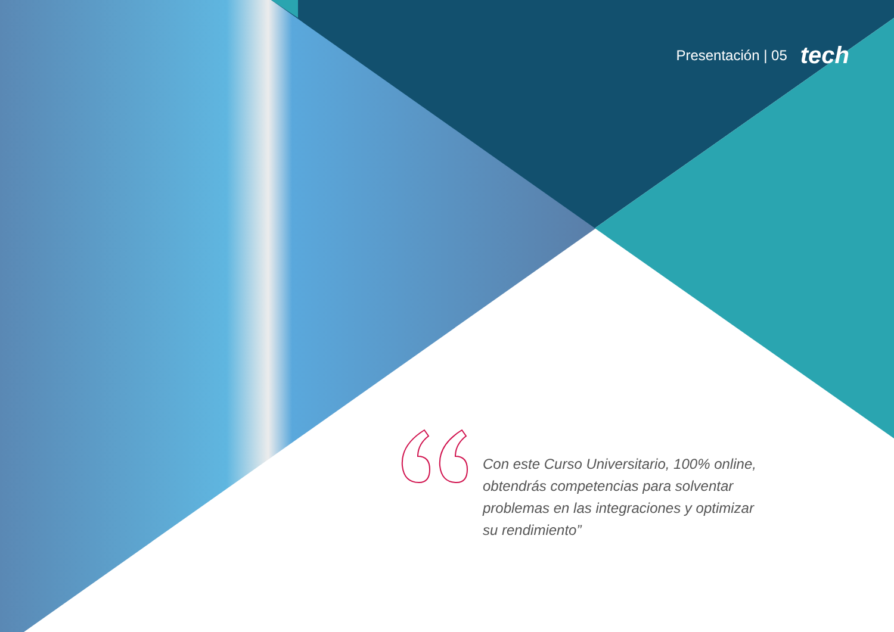Presentación | 05 tech
Con este Curso Universitario, 100% online, obtendrás competencias para solventar problemas en las integraciones y optimizar su rendimiento”